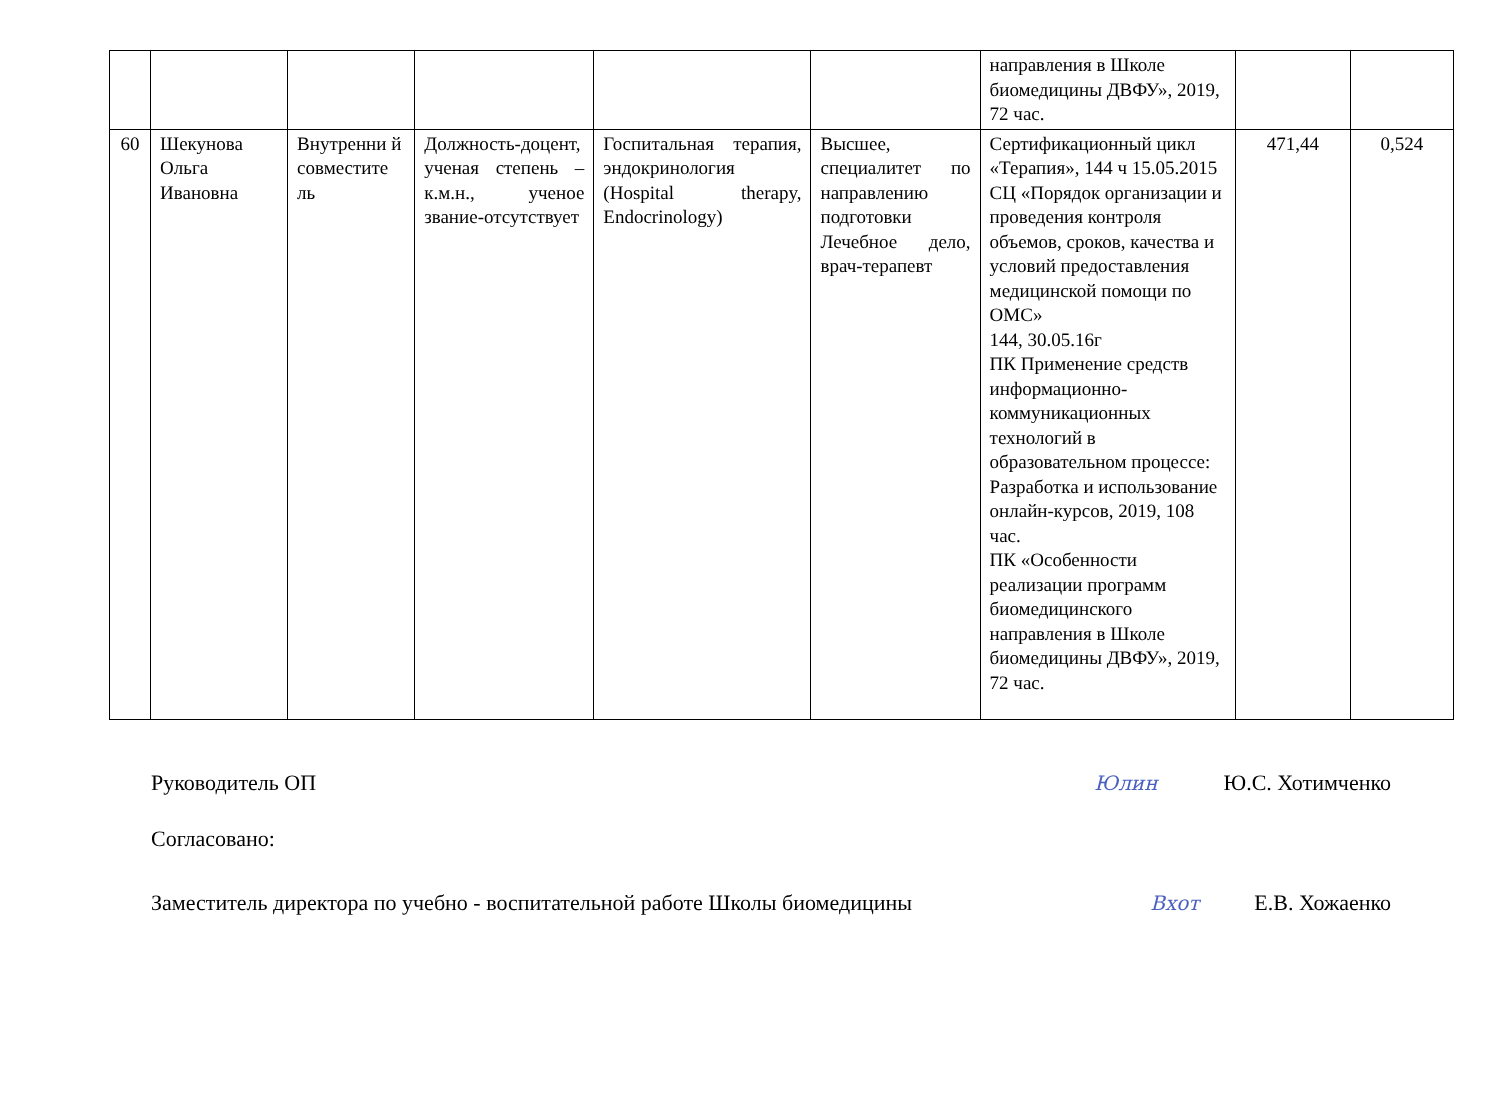| | | | | | | направления в Школе биомедицины ДВФУ», 2019, 72 час. | | |
| 60 | Шекунова Ольга Ивановна | Внутренни й совместите ль | Должность-доцент, ученая степень – к.м.н., ученое звание-отсутствует | Госпитальная терапия, эндокринология (Hospital therapy, Endocrinology) | Высшее, специалитет по направлению подготовки Лечебное дело, врач-терапевт | Сертификационный цикл «Терапия», 144 ч 15.05.2015 СЦ «Порядок организации и проведения контроля объемов, сроков, качества и условий предоставления медицинской помощи по ОМС» 144, 30.05.16г ПК Применение средств информационно-коммуникационных технологий в образовательном процессе: Разработка и использование онлайн-курсов, 2019, 108 час. ПК «Особенности реализации программ биомедицинского направления в Школе биомедицины ДВФУ», 2019, 72 час. | 471,44 | 0,524 |
Руководитель ОП Юлин Ю.С. Хотимченко
Согласовано:
Заместитель директора по учебно - воспитательной работе Школы биомедицины Вхот Е.В. Хожаенко